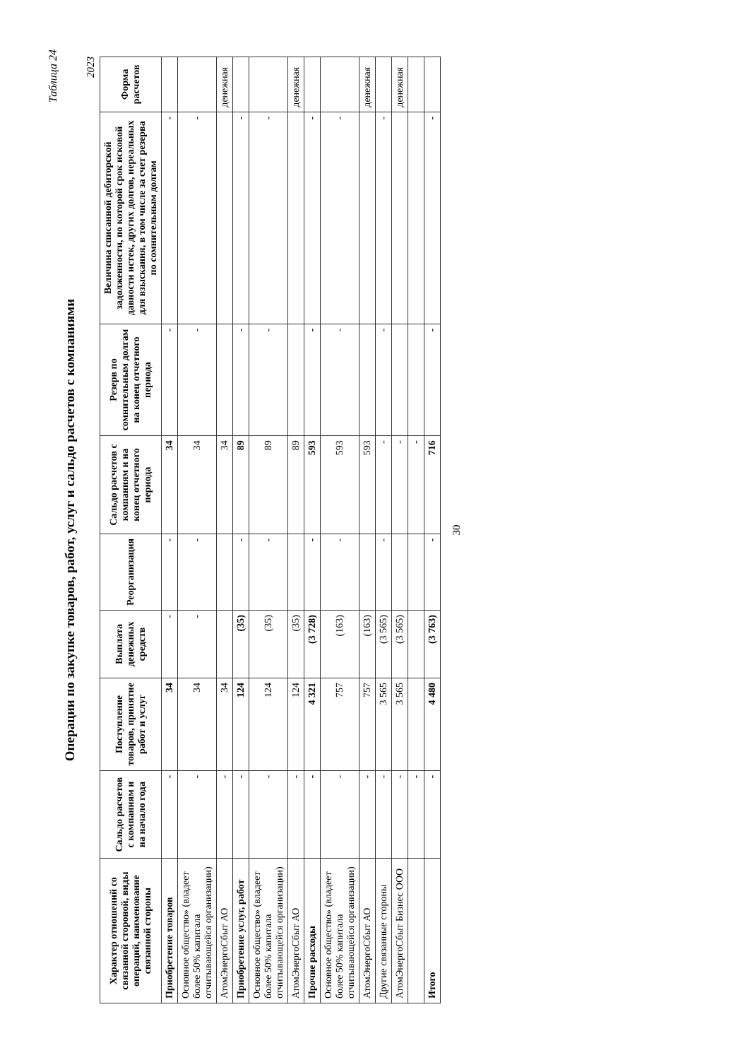Таблица 24
Операции по закупке товаров, работ, услуг и сальдо расчетов с компаниями
2023
| Характер отношений со связанной стороной, виды операций, наименование связанной стороны | Сальдо расчетов с компаниям и на начало года | Поступление товаров, принятие работ и услуг | Выплата денежных средств | Реорганизация | Сальдо расчетов с компаниям и на конец отчетного периода | Резерв по сомнительным долгам на конец отчетного периода | Величина списанной дебиторской задолженности, по которой срок исковой давности истек, других долгов, нереальных для взыскания, в том числе за счет резерва по сомнительным долгам | Форма расчетов |
| --- | --- | --- | --- | --- | --- | --- | --- | --- |
| Приобретение товаров | - | 34 | - | - | 34 | - | - | |
| Основное общество» (владеет более 50% капитала отчитывающейся организации) | - | 34 | - | - | 34 | - | - | |
| АтомЭнергоСбыт АО | - | 34 | | | 34 | | | денежная |
| Приобретение услуг, работ | - | 124 | (35) | - | 89 | - | - | |
| Основное общество» (владеет более 50% капитала отчитывающейся организации) | - | 124 | (35) | - | 89 | - | - | |
| АтомЭнергоСбыт АО | - | 124 | (35) | | 89 | | | денежная |
| Прочие расходы | - | 4 321 | (3 728) | - | 593 | - | - | |
| Основное общество» (владеет более 50% капитала отчитывающейся организации) | - | 757 | (163) | - | 593 | - | - | |
| АтомЭнергоСбыт АО | - | 757 | (163) | | 593 | | | денежная |
| Другие связанные стороны | - | 3 565 | (3 565) | - | - | - | - | |
| АтомЭнергоСбыт Бизнес ООО | - | 3 565 | (3 565) | | - | | | денежная |
| | - | | | | - | | | |
| Итого | - | 4 480 | (3 763) | - | 716 | - | - | |
30